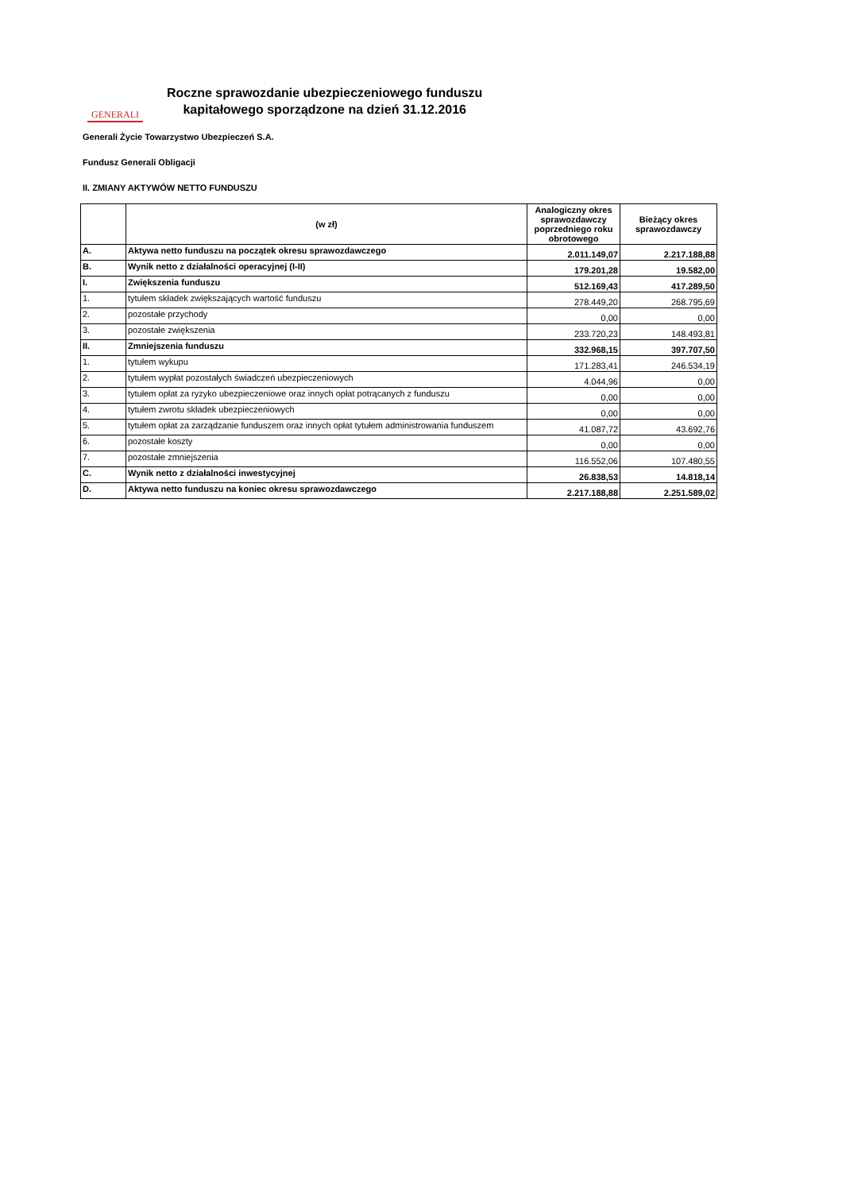GENERALI
Roczne sprawozdanie ubezpieczeniowego funduszu
kapitałowego sporządzone na dzień 31.12.2016
Generali Życie Towarzystwo Ubezpieczeń S.A.
Fundusz Generali Obligacji
II. ZMIANY AKTYWÓW NETTO FUNDUSZU
| | (w zł) | Analogiczny okres sprawozdawczy poprzedniego roku obrotowego | Bieżący okres sprawozdawczy |
| --- | --- | --- | --- |
| A. | Aktywa netto funduszu na początek okresu sprawozdawczego | 2.011.149,07 | 2.217.188,88 |
| B. | Wynik netto z działalności operacyjnej (I-II) | 179.201,28 | 19.582,00 |
| I. | Zwiększenia funduszu | 512.169,43 | 417.289,50 |
| 1. | tytułem składek zwiększających wartość funduszu | 278.449,20 | 268.795,69 |
| 2. | pozostałe przychody | 0,00 | 0,00 |
| 3. | pozostałe zwiększenia | 233.720,23 | 148.493,81 |
| II. | Zmniejszenia funduszu | 332.968,15 | 397.707,50 |
| 1. | tytułem wykupu | 171.283,41 | 246.534,19 |
| 2. | tytułem wypłat pozostałych świadczeń ubezpieczeniowych | 4.044,96 | 0,00 |
| 3. | tytułem opłat za ryzyko ubezpieczeniowe oraz innych opłat potrącanych z funduszu | 0,00 | 0,00 |
| 4. | tytułem zwrotu składek ubezpieczeniowych | 0,00 | 0,00 |
| 5. | tytułem opłat za zarządzanie funduszem oraz innych opłat tytułem administrowania funduszem | 41.087,72 | 43.692,76 |
| 6. | pozostałe koszty | 0,00 | 0,00 |
| 7. | pozostałe zmniejszenia | 116.552,06 | 107.480,55 |
| C. | Wynik netto z działalności inwestycyjnej | 26.838,53 | 14.818,14 |
| D. | Aktywa netto funduszu na koniec okresu sprawozdawczego | 2.217.188,88 | 2.251.589,02 |